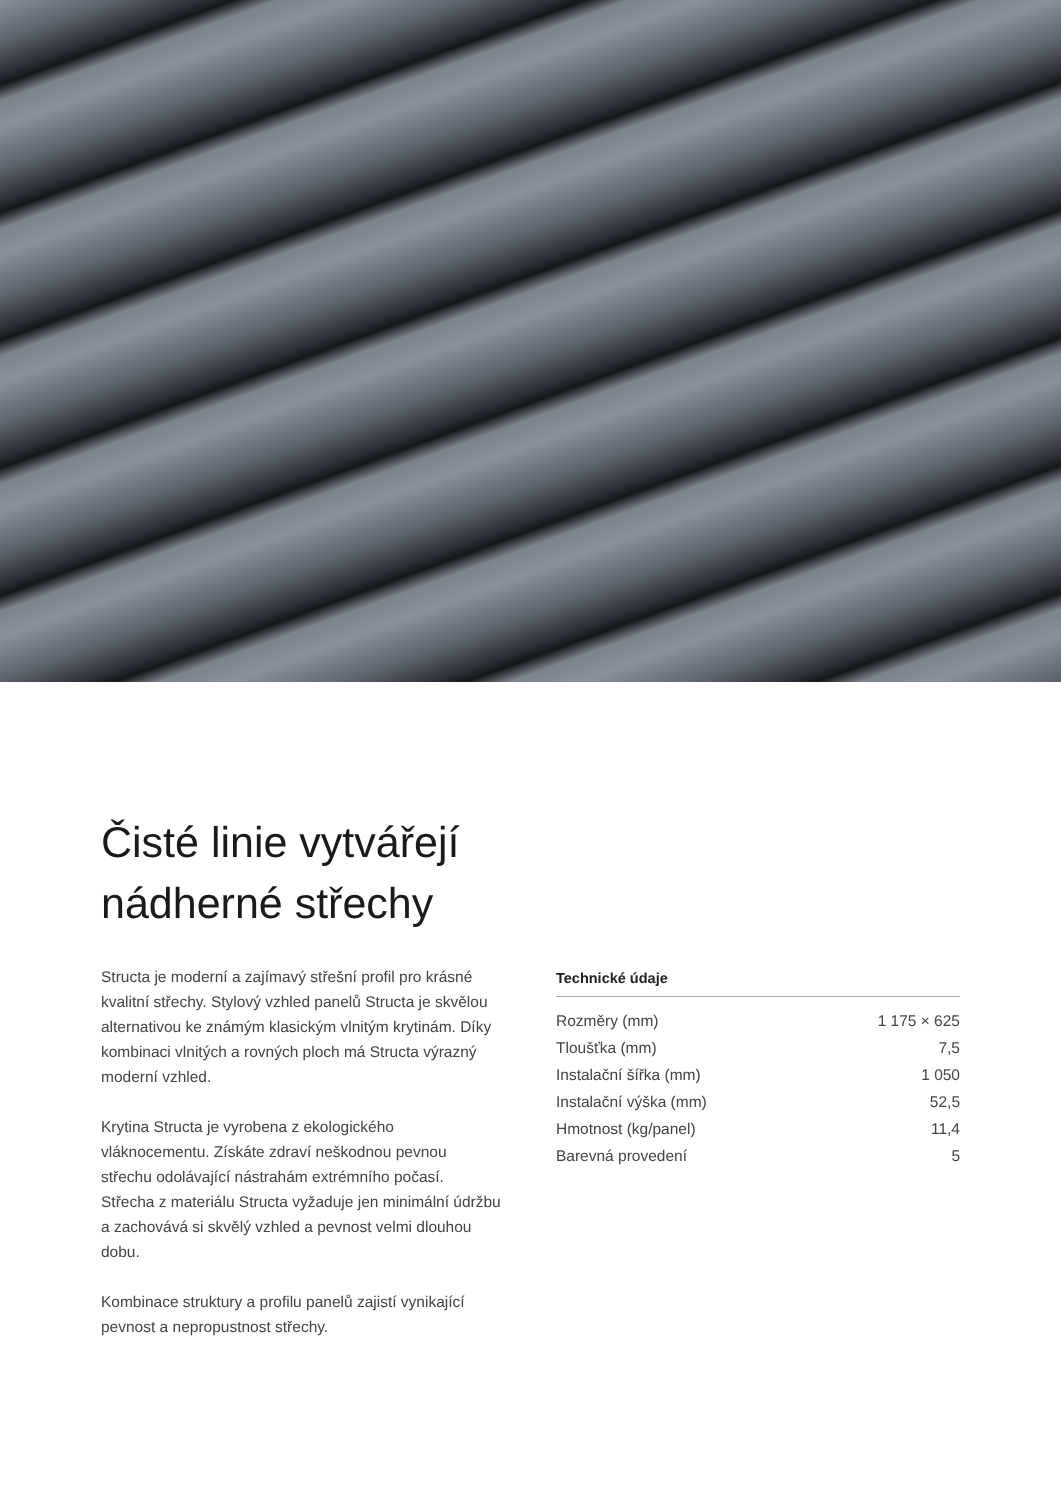Čisté linie vytvářejí nádherné střechy
Structa je moderní a zajímavý střešní profil pro krásné kvalitní střechy. Stylový vzhled panelů Structa je skvělou alternativou ke známým klasickým vlnitým krytinám. Díky kombinaci vlnitých a rovných ploch má Structa výrazný moderní vzhled.
Krytina Structa je vyrobena z ekologického vláknocementu. Získáte zdraví neškodnou pevnou střechu odolávající nástrahám extrémního počasí. Střecha z materiálu Structa vyžaduje jen minimální údržbu a zachovává si skvělý vzhled a pevnost velmi dlouhou dobu.
Kombinace struktury a profilu panelů zajistí vynikající pevnost a nepropustnost střechy.
Technické údaje
| Rozměry (mm) | 1 175 × 625 |
| Tloušťka (mm) | 7,5 |
| Instalační šířka (mm) | 1 050 |
| Instalační výška (mm) | 52,5 |
| Hmotnost (kg/panel) | 11,4 |
| Barevná provedení | 5 |